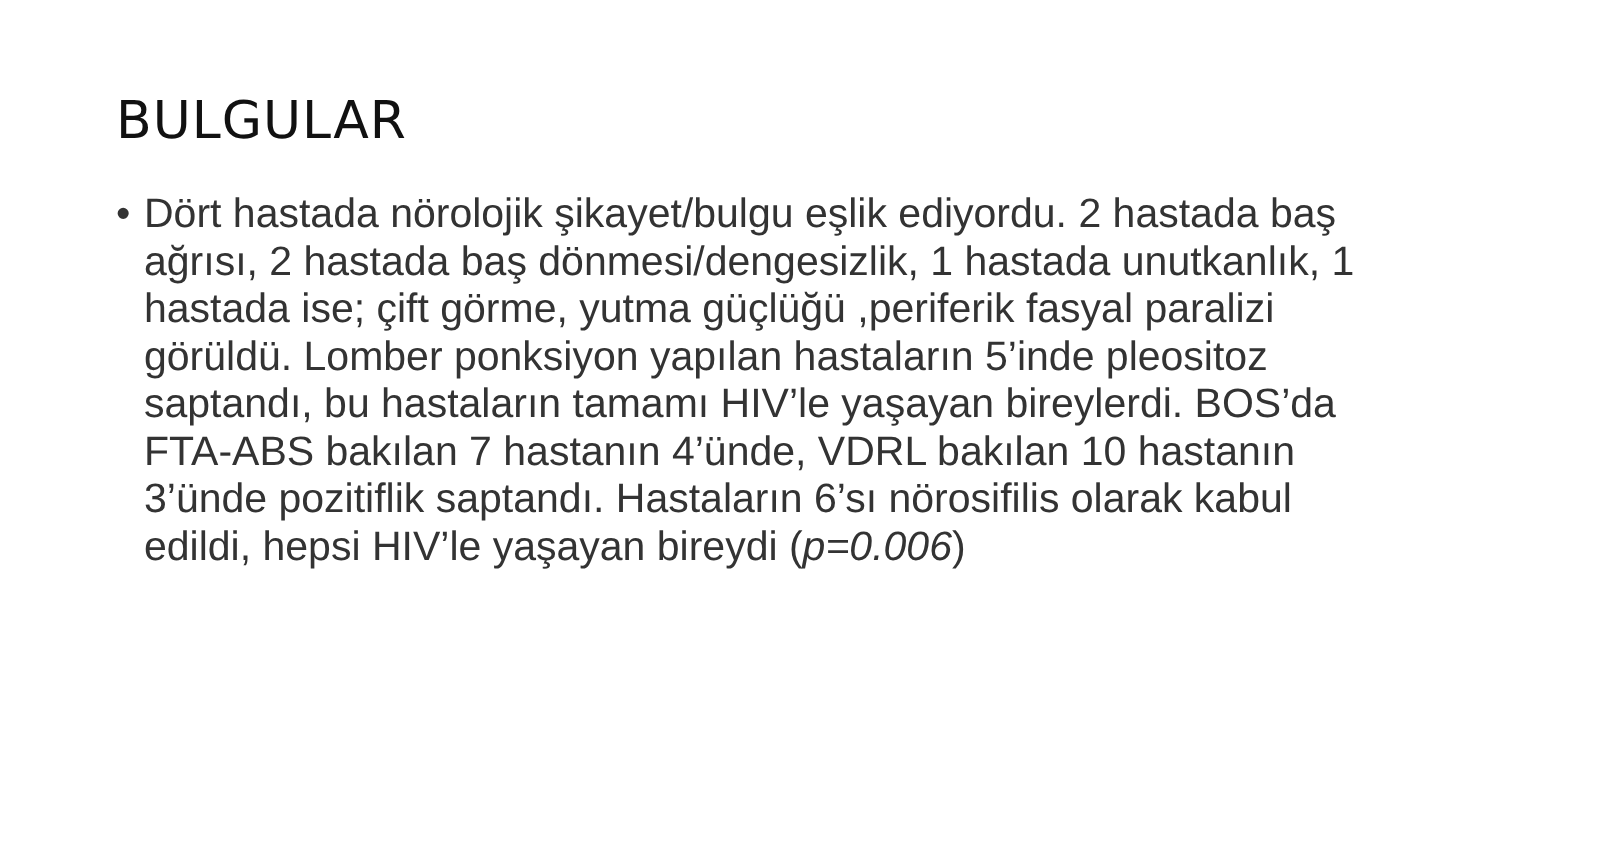BULGULAR
• Dört hastada nörolojik şikayet/bulgu eşlik ediyordu. 2 hastada baş ağrısı, 2 hastada baş dönmesi/dengesizlik, 1 hastada unutkanlık, 1 hastada ise; çift görme, yutma güçlüğü ,periferik fasyal paralizi görüldü. Lomber ponksiyon yapılan hastaların 5’inde pleositoz saptandı, bu hastaların tamamı HIV’le yaşayan bireylerdi. BOS’da FTA-ABS bakılan 7 hastanın 4’ünde, VDRL bakılan 10 hastanın 3’ünde pozitiflik saptandı. Hastaların 6’sı nörosifilis olarak kabul edildi, hepsi HIV’le yaşayan bireydi (p=0.006)